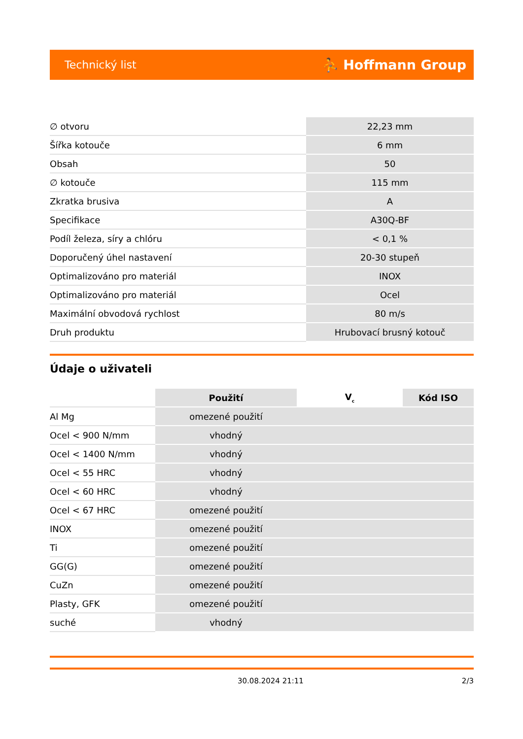Technický list ⛹ Hoffmann Group
| ∅ otvoru | 22,23 mm |
| Šířka kotouče | 6 mm |
| Obsah | 50 |
| ∅ kotouče | 115 mm |
| Zkratka brusiva | A |
| Specifikace | A30Q-BF |
| Podíl železa, síry a chlóru | < 0,1 % |
| Doporučený úhel nastavení | 20-30 stupeň |
| Optimalizováno pro materiál | INOX |
| Optimalizováno pro materiál | Ocel |
| Maximální obvodová rychlost | 80 m/s |
| Druh produktu | Hrubovací brusný kotouč |
Údaje o uživateli
| | Použití | V<sub>c</sub> | Kód ISO |
| --- | --- | --- | --- |
| Al Mg | omezené použití | | |
| Ocel < 900 N/mm | vhodný | | |
| Ocel < 1400 N/mm | vhodný | | |
| Ocel < 55 HRC | vhodný | | |
| Ocel < 60 HRC | vhodný | | |
| Ocel < 67 HRC | omezené použití | | |
| INOX | omezené použití | | |
| Ti | omezené použití | | |
| GG(G) | omezené použití | | |
| CuZn | omezené použití | | |
| Plasty, GFK | omezené použití | | |
| suché | vhodný | | |
30.08.2024 21:11 2/3